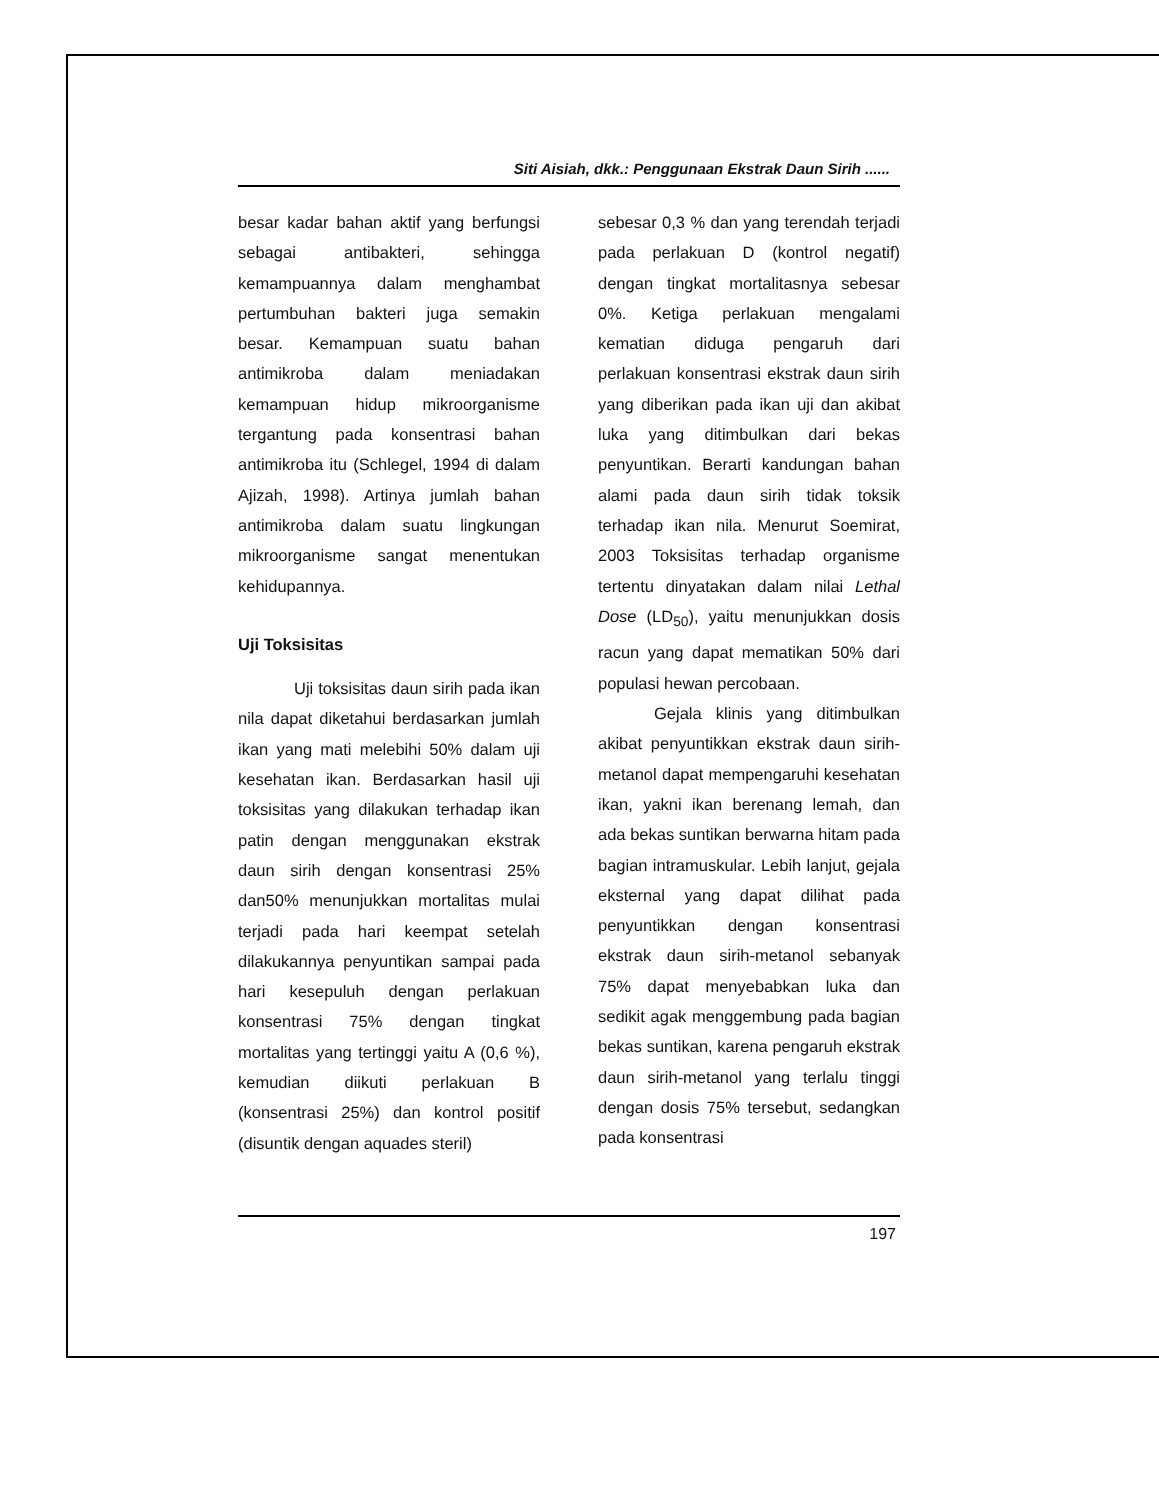Siti Aisiah, dkk.: Penggunaan Ekstrak Daun Sirih ......
besar kadar bahan aktif yang berfungsi sebagai antibakteri, sehingga kemampuannya dalam menghambat pertumbuhan bakteri juga semakin besar. Kemampuan suatu bahan antimikroba dalam meniadakan kemampuan hidup mikroorganisme tergantung pada konsentrasi bahan antimikroba itu (Schlegel, 1994 di dalam Ajizah, 1998). Artinya jumlah bahan antimikroba dalam suatu lingkungan mikroorganisme sangat menentukan kehidupannya.
Uji Toksisitas
Uji toksisitas daun sirih pada ikan nila dapat diketahui berdasarkan jumlah ikan yang mati melebihi 50% dalam uji kesehatan ikan. Berdasarkan hasil uji toksisitas yang dilakukan terhadap ikan patin dengan menggunakan ekstrak daun sirih dengan konsentrasi 25% dan50% menunjukkan mortalitas mulai terjadi pada hari keempat setelah dilakukannya penyuntikan sampai pada hari kesepuluh dengan perlakuan konsentrasi 75% dengan tingkat mortalitas yang tertinggi yaitu A (0,6 %), kemudian diikuti perlakuan B (konsentrasi 25%) dan kontrol positif (disuntik dengan aquades steril)
sebesar 0,3 % dan yang terendah terjadi pada perlakuan D (kontrol negatif) dengan tingkat mortalitasnya sebesar 0%. Ketiga perlakuan mengalami kematian diduga pengaruh dari perlakuan konsentrasi ekstrak daun sirih yang diberikan pada ikan uji dan akibat luka yang ditimbulkan dari bekas penyuntikan. Berarti kandungan bahan alami pada daun sirih tidak toksik terhadap ikan nila. Menurut Soemirat, 2003 Toksisitas terhadap organisme tertentu dinyatakan dalam nilai Lethal Dose (LD<sub>50</sub>), yaitu menunjukkan dosis racun yang dapat mematikan 50% dari populasi hewan percobaan.
Gejala klinis yang ditimbulkan akibat penyuntikkan ekstrak daun sirih-metanol dapat mempengaruhi kesehatan ikan, yakni ikan berenang lemah, dan ada bekas suntikan berwarna hitam pada bagian intramuskular. Lebih lanjut, gejala eksternal yang dapat dilihat pada penyuntikkan dengan konsentrasi ekstrak daun sirih-metanol sebanyak 75% dapat menyebabkan luka dan sedikit agak menggembung pada bagian bekas suntikan, karena pengaruh ekstrak daun sirih-metanol yang terlalu tinggi dengan dosis 75% tersebut, sedangkan pada konsentrasi
197